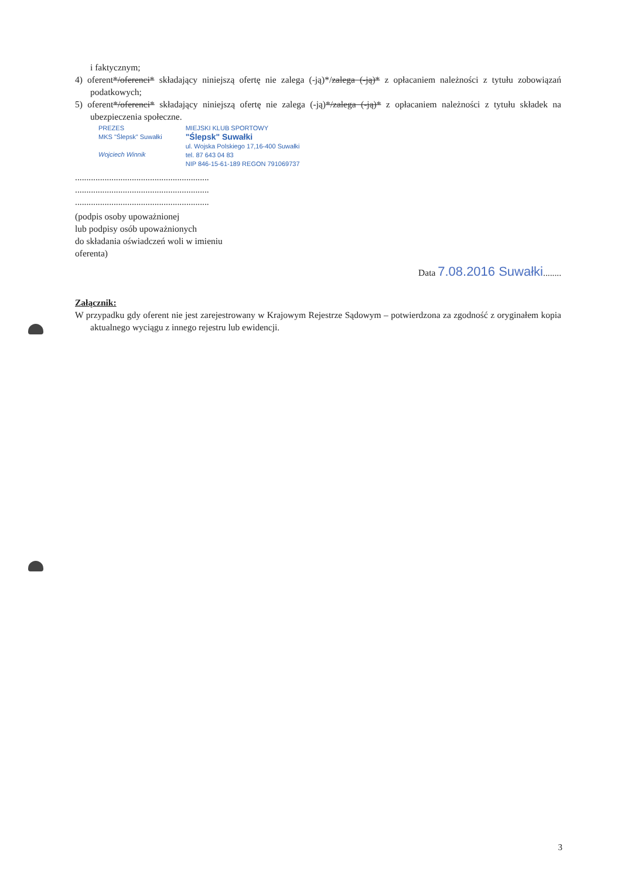i faktycznym;
4) oferent*/oferenci* składający niniejszą ofertę nie zalega (-ją)*/zalega (-ją)* z opłacaniem należności z tytułu zobowiązań podatkowych;
5) oferent*/oferenci* składający niniejszą ofertę nie zalega (-ją)*/zalega (-ją)* z opłacaniem należności z tytułu składek na ubezpieczenia społeczne.
PREZES
MKS "Ślepsk" Suwałki
Wojciech Winnik
MIEJSKI KLUB SPORTOWY
"Ślepsk" Suwałki
ul. Wojska Polskiego 17,16-400 Suwałki
tel. 87 643 04 83
NIP 846-15-61-189 REGON 791069737
...........................................................
...........................................................
...........................................................
(podpis osoby upoważnionej
lub podpisy osób upoważnionych
do składania oświadczeń woli w imieniu
oferenta)
Data 7.08.2016 Suwałki........
Załącznik:
W przypadku gdy oferent nie jest zarejestrowany w Krajowym Rejestrze Sądowym – potwierdzona za zgodność z oryginałem kopia aktualnego wyciągu z innego rejestru lub ewidencji.
3